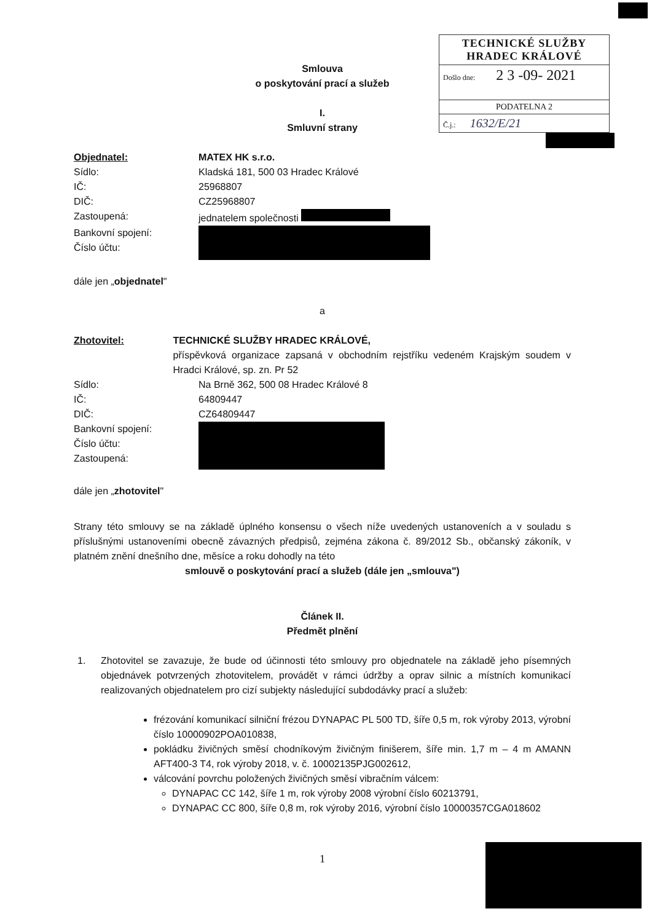TECHNICKÉ SLUŽBY
HRADEC KRÁLOVÉ
Došlo dne: 2 3 -09- 2021
PODATELNA 2
Č.j.: 1632/E/21
Smlouva
o poskytování prací a služeb
I.
Smluvní strany
Objednatel: MATEX HK s.r.o.
Sídlo: Kladská 181, 500 03 Hradec Králové
IČ: 25968807
DIČ: CZ25968807
Zastoupená: jednatelem společnosti
Bankovní spojení:
Číslo účtu:
dále jen „objednatel"
a
Zhotovitel: TECHNICKÉ SLUŽBY HRADEC KRÁLOVÉ,
příspěvková organizace zapsaná v obchodním rejstříku vedeném Krajským soudem v Hradci Králové, sp. zn. Pr 52
Sídlo: Na Brně 362, 500 08 Hradec Králové 8
IČ: 64809447
DIČ: CZ64809447
Bankovní spojení:
Číslo účtu:
Zastoupená:
dále jen „zhotovitel"
Strany této smlouvy se na základě úplného konsensu o všech níže uvedených ustanoveních a v souladu s příslušnými ustanoveními obecně závazných předpisů, zejména zákona č. 89/2012 Sb., občanský zákoník, v platném znění dnešního dne, měsíce a roku dohodly na této
smlouvě o poskytování prací a služeb (dále jen „smlouva")
Článek II.
Předmět plnění
1. Zhotovitel se zavazuje, že bude od účinnosti této smlouvy pro objednatele na základě jeho písemných objednávek potvrzených zhotovitelem, provádět v rámci údržby a oprav silnic a místních komunikací realizovaných objednatelem pro cizí subjekty následující subdodávky prací a služeb:
frézování komunikací silniční frézou DYNAPAC PL 500 TD, šíře 0,5 m, rok výroby 2013, výrobní číslo 10000902POA010838,
pokládku živičných směsí chodníkovým živičným finišerem, šíře min. 1,7 m – 4 m AMANN AFT400-3 T4, rok výroby 2018, v. č. 10002135PJG002612,
válcování povrchu položených živičných směsí vibračním válcem:
DYNAPAC CC 142, šíře 1 m, rok výroby 2008 výrobní číslo 60213791,
DYNAPAC CC 800, šíře 0,8 m, rok výroby 2016, výrobní číslo 10000357CGA018602
1